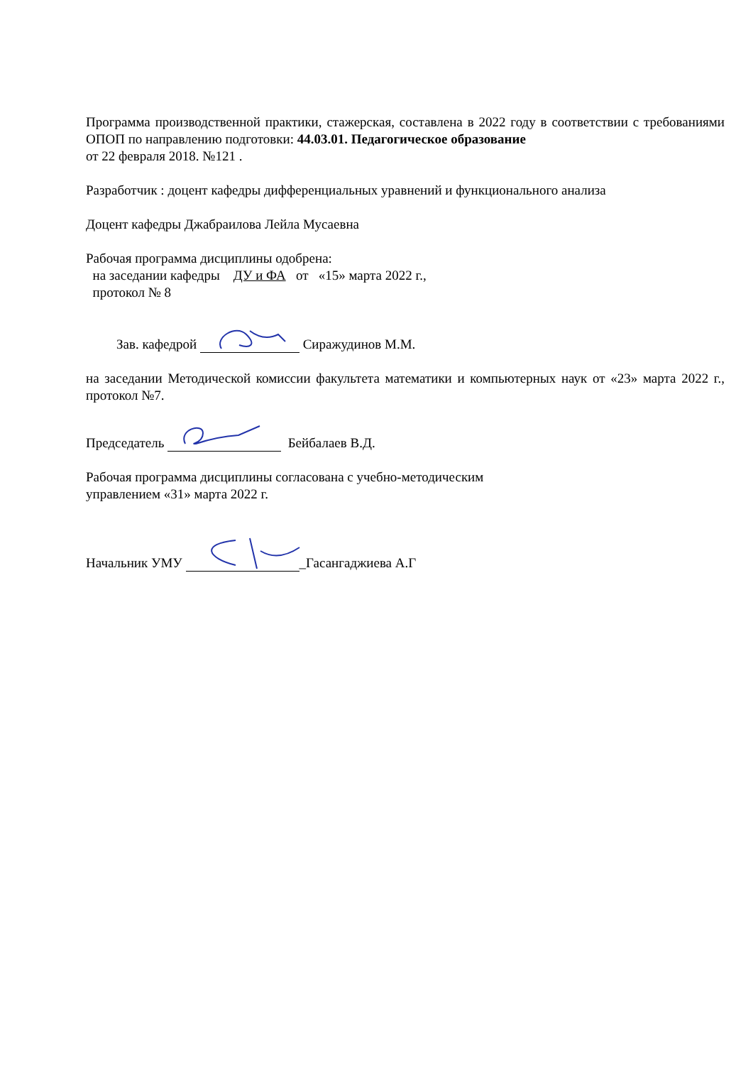Программа производственной практики, стажерская, составлена в 2022 году в соответствии с требованиями ОПОП по направлению подготовки: 44.03.01. Педагогическое образование
от 22 февраля 2018. №121 .
Разработчик : доцент кафедры дифференциальных уравнений и функционального анализа
Доцент кафедры Джабраилова Лейла Мусаевна
Рабочая программа дисциплины одобрена:
на заседании кафедры ДУ и ФА от «15» марта 2022 г.,
протокол № 8
Зав. кафедрой Сиражудинов М.М.
на заседании Методической комиссии факультета математики и компьютерных наук от «23» марта 2022 г., протокол №7.
Председатель Бейбалаев В.Д.
Рабочая программа дисциплины согласована с учебно-методическим
управлением «31» марта 2022 г.
Начальник УМУ _Гасангаджиева А.Г